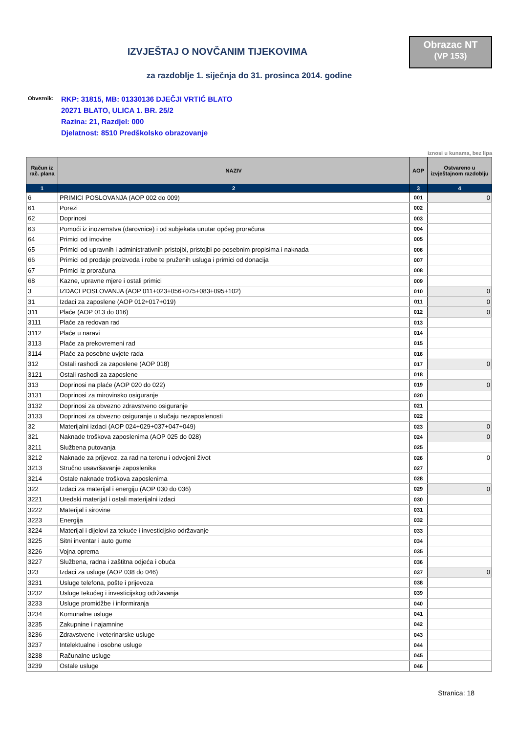Obrazac NT
(VP 153)
IZVJEŠTAJ O NOVČANIM TIJEKOVIMA
za razdoblje 1. siječnja do 31. prosinca 2014. godine
Obveznik:
RKP: 31815, MB: 01330136 DJEČJI VRTIĆ BLATO
20271 BLATO, ULICA 1. BR. 25/2
Razina: 21, Razdjel: 000
Djelatnost: 8510 Predškolsko obrazovanje
iznosi u kunama, bez lipa
| Račun iz rač. plana | NAZIV | AOP | Ostvareno u izvještajnom razdoblju |
| --- | --- | --- | --- |
| 1 | 2 | 3 | 4 |
| 6 | PRIMICI POSLOVANJA (AOP 002 do 009) | 001 | 0 |
| 61 | Porezi | 002 | |
| 62 | Doprinosi | 003 | |
| 63 | Pomoći iz inozemstva (darovnice) i od subjekata unutar općeg proračuna | 004 | |
| 64 | Primici od imovine | 005 | |
| 65 | Primici od upravnih i administrativnih pristojbi, pristojbi po posebnim propisima i naknada | 006 | |
| 66 | Primici od prodaje proizvoda i robe te pruženih usluga i primici od donacija | 007 | |
| 67 | Primici iz proračuna | 008 | |
| 68 | Kazne, upravne mjere i ostali primici | 009 | |
| 3 | IZDACI POSLOVANJA (AOP 011+023+056+075+083+095+102) | 010 | 0 |
| 31 | Izdaci za zaposlene (AOP 012+017+019) | 011 | 0 |
| 311 | Plaće (AOP 013 do 016) | 012 | 0 |
| 3111 | Plaće za redovan rad | 013 | |
| 3112 | Plaće u naravi | 014 | |
| 3113 | Plaće za prekovremeni rad | 015 | |
| 3114 | Plaće za posebne uvjete rada | 016 | |
| 312 | Ostali rashodi za zaposlene (AOP 018) | 017 | 0 |
| 3121 | Ostali rashodi za zaposlene | 018 | |
| 313 | Doprinosi na plaće (AOP 020 do 022) | 019 | 0 |
| 3131 | Doprinosi za mirovinsko osiguranje | 020 | |
| 3132 | Doprinosi za obvezno zdravstveno osiguranje | 021 | |
| 3133 | Doprinosi za obvezno osiguranje u slučaju nezaposlenosti | 022 | |
| 32 | Materijalni izdaci (AOP 024+029+037+047+049) | 023 | 0 |
| 321 | Naknade troškova zaposlenima (AOP 025 do 028) | 024 | 0 |
| 3211 | Službena putovanja | 025 | |
| 3212 | Naknade za prijevoz, za rad na terenu i odvojeni život | 026 | 0 |
| 3213 | Stručno usavršavanje zaposlenika | 027 | |
| 3214 | Ostale naknade troškova zaposlenima | 028 | |
| 322 | Izdaci za materijal i energiju (AOP 030 do 036) | 029 | 0 |
| 3221 | Uredski materijal i ostali materijalni izdaci | 030 | |
| 3222 | Materijal i sirovine | 031 | |
| 3223 | Energija | 032 | |
| 3224 | Materijal i dijelovi za tekuće i investicijsko održavanje | 033 | |
| 3225 | Sitni inventar i auto gume | 034 | |
| 3226 | Vojna oprema | 035 | |
| 3227 | Službena, radna i zaštitna odjeća i obuća | 036 | |
| 323 | Izdaci za usluge (AOP 038 do 046) | 037 | 0 |
| 3231 | Usluge telefona, pošte i prijevoza | 038 | |
| 3232 | Usluge tekućeg i investicijskog održavanja | 039 | |
| 3233 | Usluge promidžbe i informiranja | 040 | |
| 3234 | Komunalne usluge | 041 | |
| 3235 | Zakupnine i najamnine | 042 | |
| 3236 | Zdravstvene i veterinarske usluge | 043 | |
| 3237 | Intelektualne i osobne usluge | 044 | |
| 3238 | Računalne usluge | 045 | |
| 3239 | Ostale usluge | 046 | |
Stranica: 18